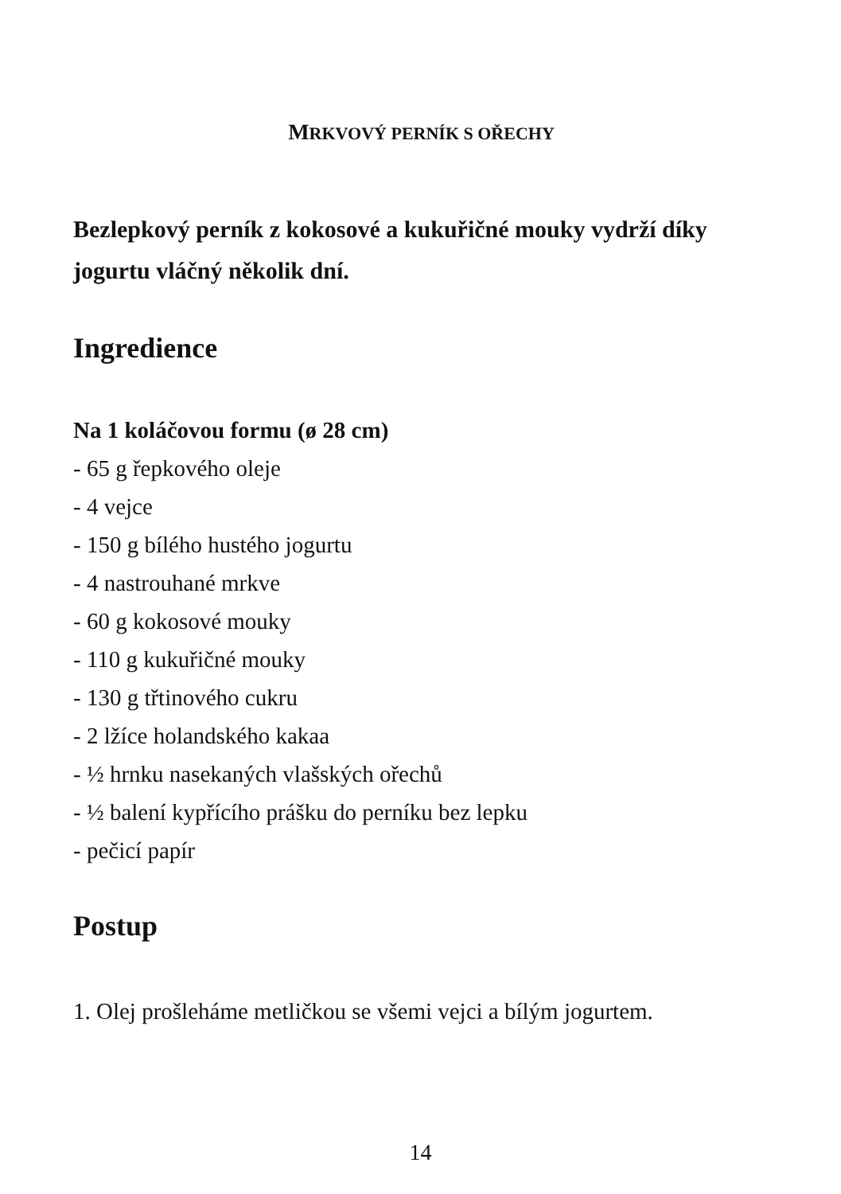MRKVOVÝ PERNÍK S OŘECHY
Bezlepkový perník z kokosové a kukuřičné mouky vydrží díky jogurtu vláčný několik dní.
Ingredience
Na 1 koláčovou formu (ø 28 cm)
- 65 g řepkového oleje
- 4 vejce
- 150 g bílého hustého jogurtu
- 4 nastrouhané mrkve
- 60 g kokosové mouky
- 110 g kukuřičné mouky
- 130 g třtinového cukru
- 2 lžíce holandského kakaa
- ½ hrnku nasekaných vlašských ořechů
- ½ balení kypřícího prášku do perníku bez lepku
- pečicí papír
Postup
1. Olej prošleháme metličkou se všemi vejci a bílým jogurtem.
14